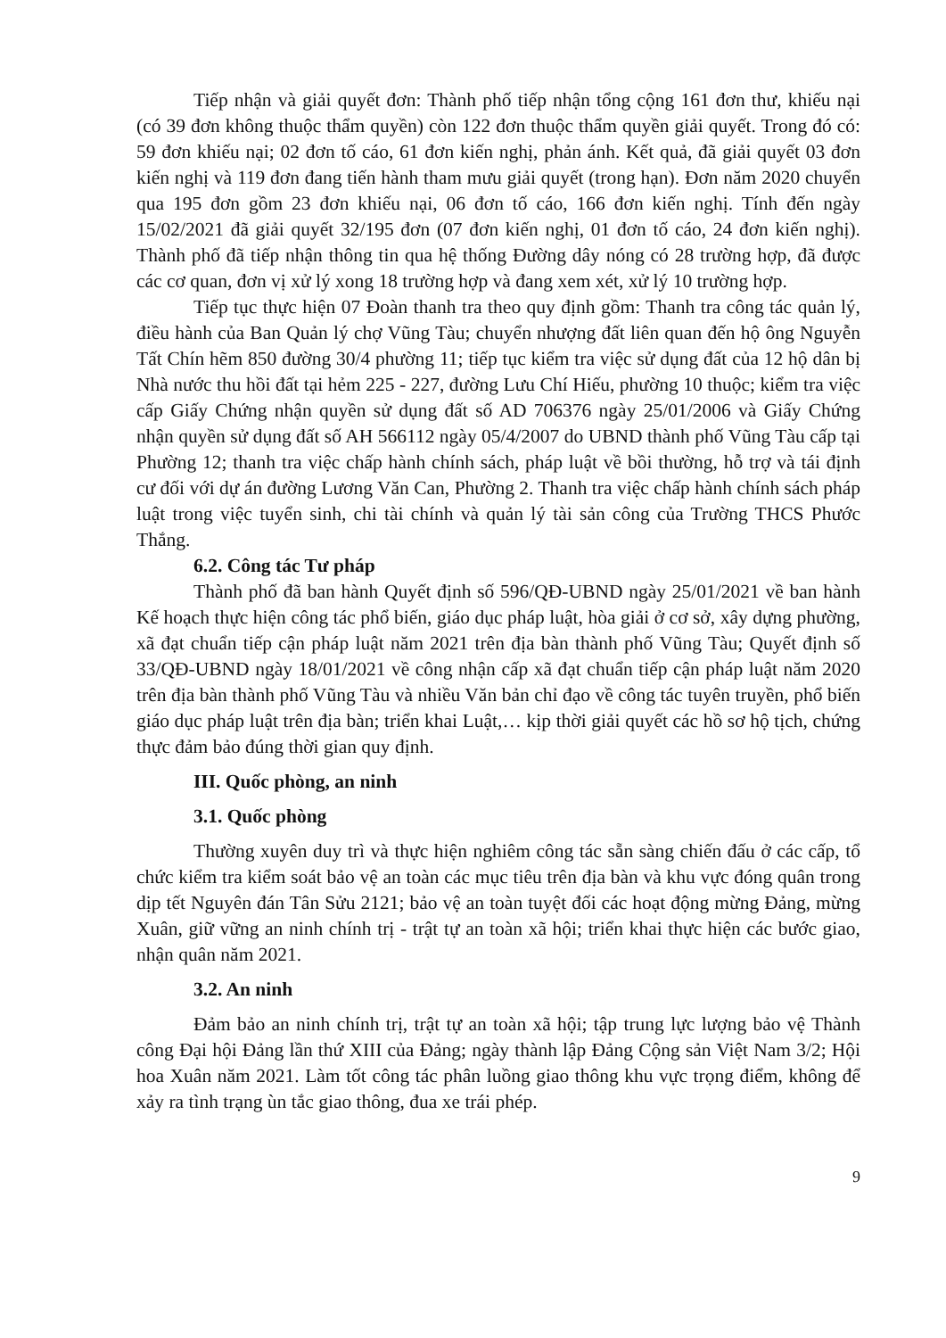Tiếp nhận và giải quyết đơn: Thành phố tiếp nhận tổng cộng 161 đơn thư, khiếu nại (có 39 đơn không thuộc thẩm quyền) còn 122 đơn thuộc thẩm quyền giải quyết. Trong đó có: 59 đơn khiếu nại; 02 đơn tố cáo, 61 đơn kiến nghị, phản ánh. Kết quả, đã giải quyết 03 đơn kiến nghị và 119 đơn đang tiến hành tham mưu giải quyết (trong hạn). Đơn năm 2020 chuyển qua 195 đơn gồm 23 đơn khiếu nại, 06 đơn tố cáo, 166 đơn kiến nghị. Tính đến ngày 15/02/2021 đã giải quyết 32/195 đơn (07 đơn kiến nghị, 01 đơn tố cáo, 24 đơn kiến nghị). Thành phố đã tiếp nhận thông tin qua hệ thống Đường dây nóng có 28 trường hợp, đã được các cơ quan, đơn vị xử lý xong 18 trường hợp và đang xem xét, xử lý 10 trường hợp.
Tiếp tục thực hiện 07 Đoàn thanh tra theo quy định gồm: Thanh tra công tác quản lý, điều hành của Ban Quản lý chợ Vũng Tàu; chuyển nhượng đất liên quan đến hộ ông Nguyễn Tất Chín hẽm 850 đường 30/4 phường 11; tiếp tục kiểm tra việc sử dụng đất của 12 hộ dân bị Nhà nước thu hồi đất tại hẻm 225 - 227, đường Lưu Chí Hiếu, phường 10 thuộc; kiểm tra việc cấp Giấy Chứng nhận quyền sử dụng đất số AD 706376 ngày 25/01/2006 và Giấy Chứng nhận quyền sử dụng đất số AH 566112 ngày 05/4/2007 do UBND thành phố Vũng Tàu cấp tại Phường 12; thanh tra việc chấp hành chính sách, pháp luật về bồi thường, hỗ trợ và tái định cư đối với dự án đường Lương Văn Can, Phường 2. Thanh tra việc chấp hành chính sách pháp luật trong việc tuyển sinh, chi tài chính và quản lý tài sản công của Trường THCS Phước Thắng.
6.2. Công tác Tư pháp
Thành phố đã ban hành Quyết định số 596/QĐ-UBND ngày 25/01/2021 về ban hành Kế hoạch thực hiện công tác phổ biến, giáo dục pháp luật, hòa giải ở cơ sở, xây dựng phường, xã đạt chuẩn tiếp cận pháp luật năm 2021 trên địa bàn thành phố Vũng Tàu; Quyết định số 33/QĐ-UBND ngày 18/01/2021 về công nhận cấp xã đạt chuẩn tiếp cận pháp luật năm 2020 trên địa bàn thành phố Vũng Tàu và nhiều Văn bản chỉ đạo về công tác tuyên truyền, phổ biến giáo dục pháp luật trên địa bàn; triển khai Luật,… kịp thời giải quyết các hồ sơ hộ tịch, chứng thực đảm bảo đúng thời gian quy định.
III. Quốc phòng, an ninh
3.1. Quốc phòng
Thường xuyên duy trì và thực hiện nghiêm công tác sẵn sàng chiến đấu ở các cấp, tổ chức kiểm tra kiểm soát bảo vệ an toàn các mục tiêu trên địa bàn và khu vực đóng quân trong dịp tết Nguyên đán Tân Sửu 2121; bảo vệ an toàn tuyệt đối các hoạt động mừng Đảng, mừng Xuân, giữ vững an ninh chính trị - trật tự an toàn xã hội; triển khai thực hiện các bước giao, nhận quân năm 2021.
3.2. An ninh
Đảm bảo an ninh chính trị, trật tự an toàn xã hội; tập trung lực lượng bảo vệ Thành công Đại hội Đảng lần thứ XIII của Đảng; ngày thành lập Đảng Cộng sản Việt Nam 3/2; Hội hoa Xuân năm 2021. Làm tốt công tác phân luồng giao thông khu vực trọng điểm, không để xảy ra tình trạng ùn tắc giao thông, đua xe trái phép.
9